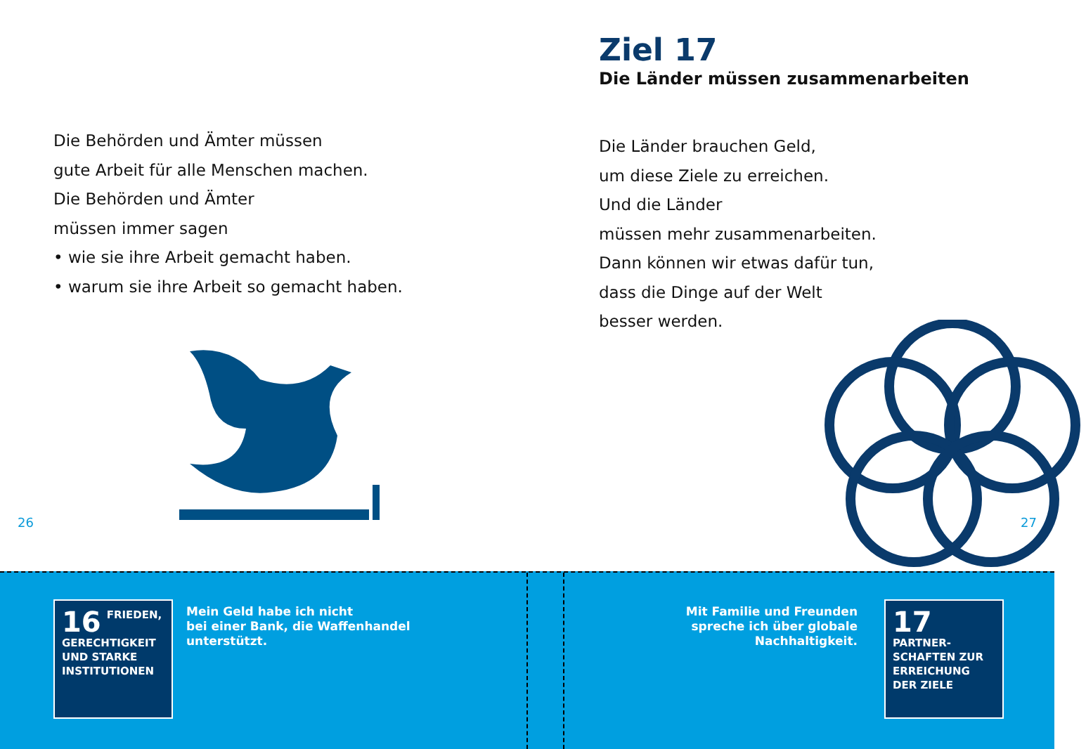Ziel 17
Die Länder müssen zusammenarbeiten
Die Länder brauchen Geld,
um diese Ziele zu erreichen.
Und die Länder
müssen mehr zusammenarbeiten.
Dann können wir etwas dafür tun,
dass die Dinge auf der Welt
besser werden.
Die Behörden und Ämter müssen
gute Arbeit für alle Menschen machen.
Die Behörden und Ämter
müssen immer sagen
• wie sie ihre Arbeit gemacht haben.
• warum sie ihre Arbeit so gemacht haben.
26 27
16
FRIEDEN, GERECHTIGKEIT UND STARKE INSTITUTIONEN
Mein Geld habe ich nicht
bei einer Bank, die Waffenhandel
unterstützt.
Mit Familie und Freunden
spreche ich über globale
Nachhaltigkeit.
17
PARTNER-SCHAFTEN ZUR ERREICHUNG DER ZIELE